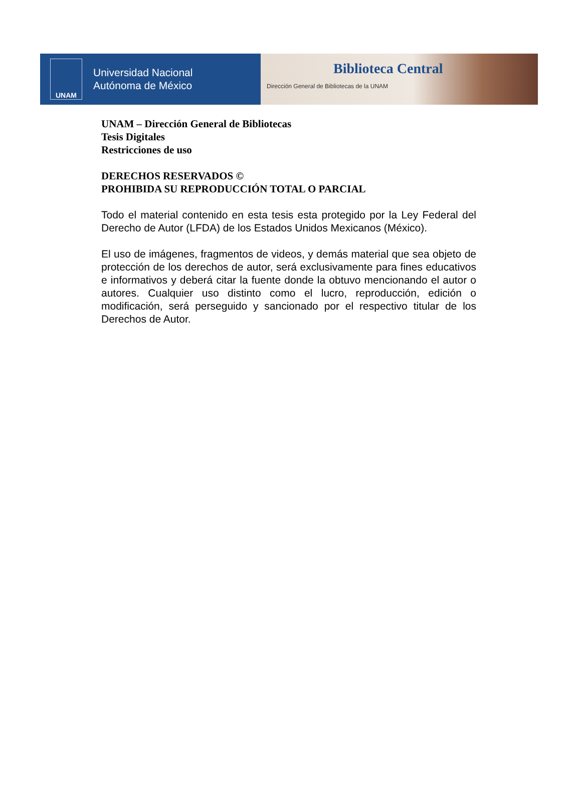UNAM
Universidad Nacional
Autónoma de México
Biblioteca Central
Dirección General de Bibliotecas de la UNAM
UNAM – Dirección General de Bibliotecas
Tesis Digitales
Restricciones de uso
DERECHOS RESERVADOS ©
PROHIBIDA SU REPRODUCCIÓN TOTAL O PARCIAL
Todo el material contenido en esta tesis esta protegido por la Ley Federal del Derecho de Autor (LFDA) de los Estados Unidos Mexicanos (México).
El uso de imágenes, fragmentos de videos, y demás material que sea objeto de protección de los derechos de autor, será exclusivamente para fines educativos e informativos y deberá citar la fuente donde la obtuvo mencionando el autor o autores. Cualquier uso distinto como el lucro, reproducción, edición o modificación, será perseguido y sancionado por el respectivo titular de los Derechos de Autor.